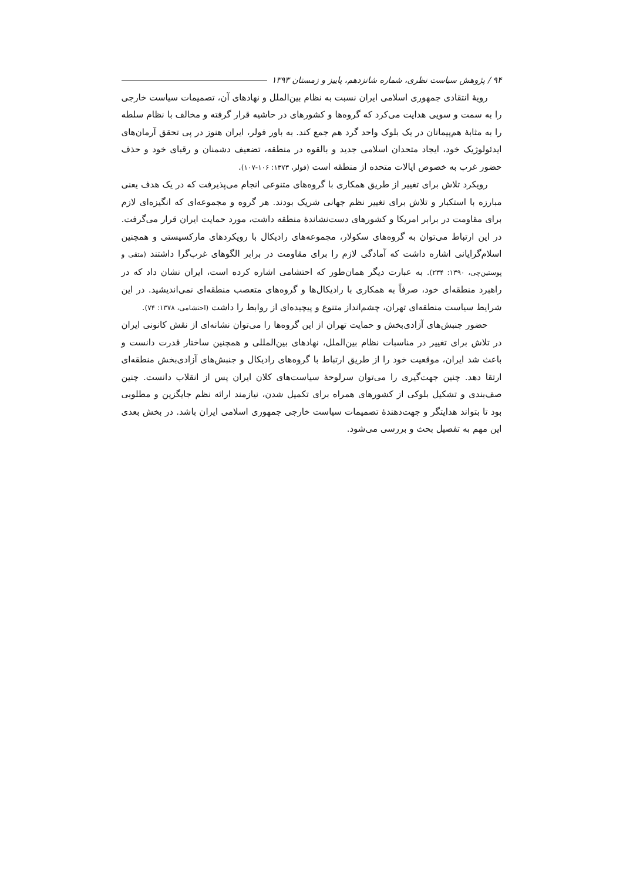۹۴ / پژوهش سیاست نظری، شماره شانزدهم، پاییز و زمستان ۱۳۹۳
رویۀ انتقادی جمهوری اسلامی ایران نسبت به نظام بین‌الملل و نهادهای آن، تصمیمات سیاست خارجی را به سمت و سویی هدایت می‌کرد که گروه‌ها و کشورهای در حاشیه قرار گرفته و مخالف با نظام سلطه را به مثابۀ هم‌پیمانان در یک بلوک واحد گرد هم جمع کند. به باور فولر، ایران هنوز در پی تحقق آرمان‌های ایدئولوژیک خود، ایجاد متحدان اسلامی جدید و بالقوه در منطقه، تضعیف دشمنان و رقبای خود و حذف حضور غرب به خصوص ایالات متحده از منطقه است (فولر، ۱۳۷۳: ۱۰۶-۱۰۷).
رویکرد تلاش برای تغییر از طریق همکاری با گروه‌های متنوعی انجام می‌پذیرفت که در یک هدف یعنی مبارزه با استکبار و تلاش برای تغییر نظم جهانی شریک بودند. هر گروه و مجموعه‌ای که انگیزه‌ای لازم برای مقاومت در برابر امریکا و کشورهای دست‌نشاندۀ منطقه داشت، مورد حمایت ایران قرار می‌گرفت. در این ارتباط می‌توان به گروه‌های سکولار، مجموعه‌های رادیکال با رویکردهای مارکسیستی و همچنین اسلام‌گرایانی اشاره داشت که آمادگی لازم را برای مقاومت در برابر الگوهای غرب‌گرا داشتند (متقی و پوستین‌چی، ۱۳۹۰: ۲۳۴). به عبارت دیگر همان‌طور که احتشامی اشاره کرده است، ایران نشان داد که در راهبرد منطقه‌ای خود، صرفاً به همکاری با رادیکال‌ها و گروه‌های متعصب منطقه‌ای نمی‌اندیشید. در این شرایط سیاست منطقه‌ای تهران، چشم‌انداز متنوع و پیچیده‌ای از روابط را داشت (احتشامی، ۱۳۷۸: ۷۴).
حضور جنبش‌های آزادی‌بخش و حمایت تهران از این گروه‌ها را می‌توان نشانه‌ای از نقش کانونی ایران در تلاش برای تغییر در مناسبات نظام بین‌الملل، نهادهای بین‌المللی و همچنین ساختار قدرت دانست و باعث شد ایران، موقعیت خود را از طریق ارتباط با گروه‌های رادیکال و جنبش‌های آزادی‌بخش منطقه‌ای ارتقا دهد. چنین جهت‌گیری را می‌توان سرلوحۀ سیاست‌های کلان ایران پس از انقلاب دانست. چنین صف‌بندی و تشکیل بلوکی از کشورهای همراه برای تکمیل شدن، نیازمند ارائه نظم جایگزین و مطلوبی بود تا بتواند هدایتگر و جهت‌دهندۀ تصمیمات سیاست خارجی جمهوری اسلامی ایران باشد. در بخش بعدی این مهم به تفصیل بحث و بررسی می‌شود.